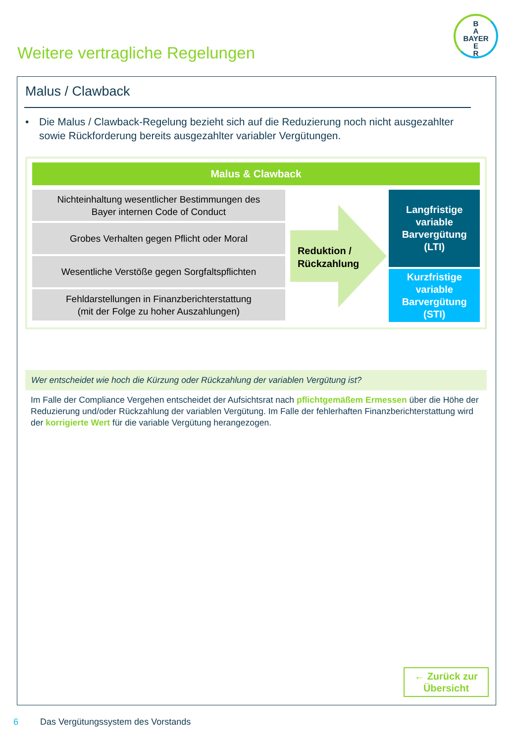B
A
BAYER
E
R
Weitere vertragliche Regelungen
Malus / Clawback
• Die Malus / Clawback-Regelung bezieht sich auf die Reduzierung noch nicht ausgezahlter sowie Rückforderung bereits ausgezahlter variabler Vergütungen.
Malus & Clawback
Nichteinhaltung wesentlicher Bestimmungen des
Bayer internen Code of Conduct
Grobes Verhalten gegen Pflicht oder Moral
Wesentliche Verstöße gegen Sorgfaltspflichten
Fehldarstellungen in Finanzberichterstattung
(mit der Folge zu hoher Auszahlungen)
Reduktion /
Rückzahlung
Langfristige
variable
Barvergütung
(LTI)
Kurzfristige
variable
Barvergütung
(STI)
Wer entscheidet wie hoch die Kürzung oder Rückzahlung der variablen Vergütung ist?
Im Falle der Compliance Vergehen entscheidet der Aufsichtsrat nach pflichtgemäßem Ermessen über die Höhe der Reduzierung und/oder Rückzahlung der variablen Vergütung. Im Falle der fehlerhaften Finanzberichterstattung wird der korrigierte Wert für die variable Vergütung herangezogen.
← Zurück zur
Übersicht
6 Das Vergütungssystem des Vorstands